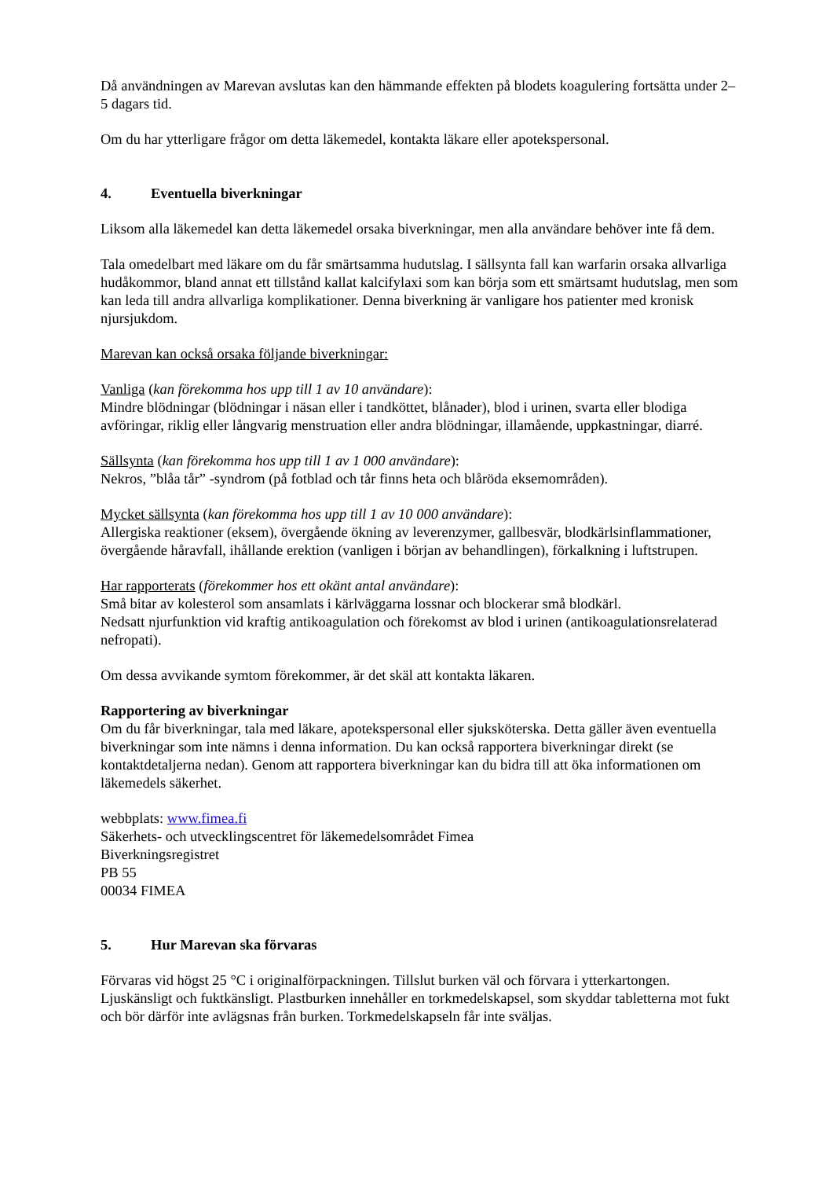Då användningen av Marevan avslutas kan den hämmande effekten på blodets koagulering fortsätta under 2–5 dagars tid.
Om du har ytterligare frågor om detta läkemedel, kontakta läkare eller apotekspersonal.
4. Eventuella biverkningar
Liksom alla läkemedel kan detta läkemedel orsaka biverkningar, men alla användare behöver inte få dem.
Tala omedelbart med läkare om du får smärtsamma hudutslag. I sällsynta fall kan warfarin orsaka allvarliga hudåkommor, bland annat ett tillstånd kallat kalcifylaxi som kan börja som ett smärtsamt hudutslag, men som kan leda till andra allvarliga komplikationer. Denna biverkning är vanligare hos patienter med kronisk njursjukdom.
Marevan kan också orsaka följande biverkningar:
Vanliga (kan förekomma hos upp till 1 av 10 användare):
Mindre blödningar (blödningar i näsan eller i tandköttet, blånader), blod i urinen, svarta eller blodiga avföringar, riklig eller långvarig menstruation eller andra blödningar, illamående, uppkastningar, diarré.
Sällsynta (kan förekomma hos upp till 1 av 1 000 användare):
Nekros, ”blåa tår” -syndrom (på fotblad och tår finns heta och blåröda eksemområden).
Mycket sällsynta (kan förekomma hos upp till 1 av 10 000 användare):
Allergiska reaktioner (eksem), övergående ökning av leverenzymer, gallbesvär, blodkärlsinflammationer, övergående håravfall, ihållande erektion (vanligen i början av behandlingen), förkalkning i luftstrupen.
Har rapporterats (förekommer hos ett okänt antal användare):
Små bitar av kolesterol som ansamlats i kärlväggarna lossnar och blockerar små blodkärl.
Nedsatt njurfunktion vid kraftig antikoagulation och förekomst av blod i urinen (antikoagulationsrelaterad nefropati).
Om dessa avvikande symtom förekommer, är det skäl att kontakta läkaren.
Rapportering av biverkningar
Om du får biverkningar, tala med läkare, apotekspersonal eller sjuksköterska. Detta gäller även eventuella biverkningar som inte nämns i denna information. Du kan också rapportera biverkningar direkt (se kontaktdetaljerna nedan). Genom att rapportera biverkningar kan du bidra till att öka informationen om läkemedels säkerhet.
webbplats: www.fimea.fi
Säkerhets- och utvecklingscentret för läkemedelsområdet Fimea
Biverkningsregistret
PB 55
00034 FIMEA
5. Hur Marevan ska förvaras
Förvaras vid högst 25 °C i originalförpackningen. Tillslut burken väl och förvara i ytterkartongen. Ljuskänsligt och fuktkänsligt. Plastburken innehåller en torkmedelskapsel, som skyddar tabletterna mot fukt och bör därför inte avlägsnas från burken. Torkmedelskapseln får inte sväljas.